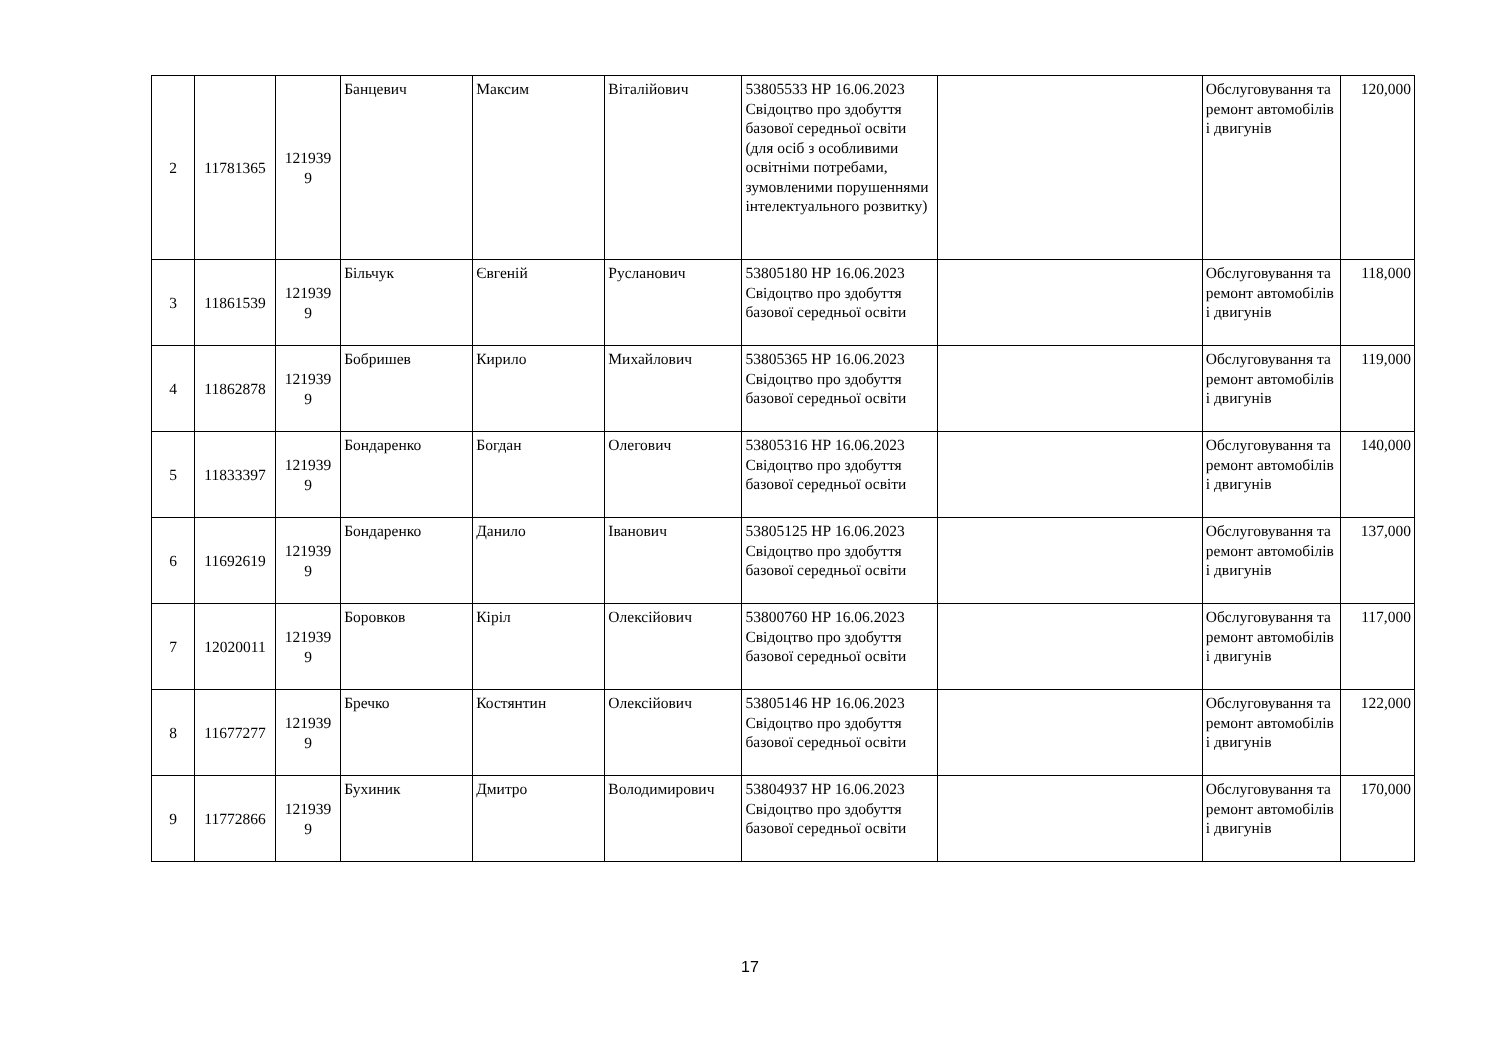| 2 | 11781365 | 121939 9 | Банцевич | Максим | Віталійович | 53805533 НР 16.06.2023 Свідоцтво про здобуття базової середньої освіти (для осіб з особливими освітніми потребами, зумовленими порушеннями інтелектуального розвитку) | | Обслуговування та ремонт автомобілів і двигунів | 120,000 |
| 3 | 11861539 | 121939 9 | Більчук | Євгеній | Русланович | 53805180 НР 16.06.2023 Свідоцтво про здобуття базової середньої освіти | | Обслуговування та ремонт автомобілів і двигунів | 118,000 |
| 4 | 11862878 | 121939 9 | Бобришев | Кирило | Михайлович | 53805365 НР 16.06.2023 Свідоцтво про здобуття базової середньої освіти | | Обслуговування та ремонт автомобілів і двигунів | 119,000 |
| 5 | 11833397 | 121939 9 | Бондаренко | Богдан | Олегович | 53805316 НР 16.06.2023 Свідоцтво про здобуття базової середньої освіти | | Обслуговування та ремонт автомобілів і двигунів | 140,000 |
| 6 | 11692619 | 121939 9 | Бондаренко | Данило | Іванович | 53805125 НР 16.06.2023 Свідоцтво про здобуття базової середньої освіти | | Обслуговування та ремонт автомобілів і двигунів | 137,000 |
| 7 | 12020011 | 121939 9 | Боровков | Кіріл | Олексійович | 53800760 НР 16.06.2023 Свідоцтво про здобуття базової середньої освіти | | Обслуговування та ремонт автомобілів і двигунів | 117,000 |
| 8 | 11677277 | 121939 9 | Бречко | Костянтин | Олексійович | 53805146 НР 16.06.2023 Свідоцтво про здобуття базової середньої освіти | | Обслуговування та ремонт автомобілів і двигунів | 122,000 |
| 9 | 11772866 | 121939 9 | Бухиник | Дмитро | Володимирович | 53804937 НР 16.06.2023 Свідоцтво про здобуття базової середньої освіти | | Обслуговування та ремонт автомобілів і двигунів | 170,000 |
17